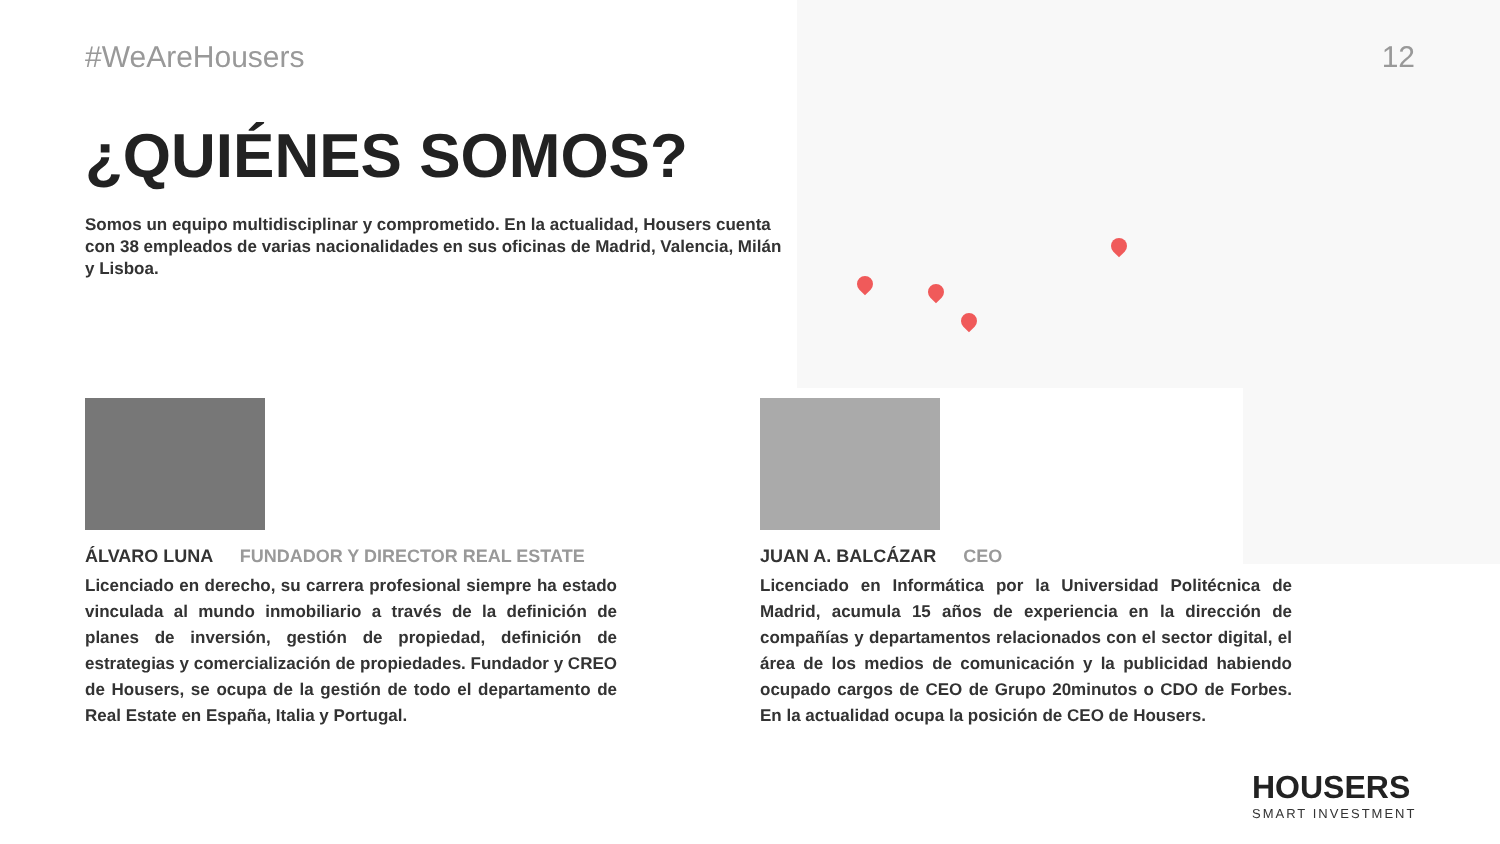#WeAreHousers 12
¿QUIÉNES SOMOS?
Somos un equipo multidisciplinar y comprometido. En la actualidad, Housers cuenta con 38 empleados de varias nacionalidades en sus oficinas de Madrid, Valencia, Milán y Lisboa.
ÁLVARO LUNA FUNDADOR Y DIRECTOR REAL ESTATE
Licenciado en derecho, su carrera profesional siempre ha estado vinculada al mundo inmobiliario a través de la definición de planes de inversión, gestión de propiedad, definición de estrategias y comercialización de propiedades. Fundador y CREO de Housers, se ocupa de la gestión de todo el departamento de Real Estate en España, Italia y Portugal.
JUAN A. BALCÁZAR CEO
Licenciado en Informática por la Universidad Politécnica de Madrid, acumula 15 años de experiencia en la dirección de compañías y departamentos relacionados con el sector digital, el área de los medios de comunicación y la publicidad habiendo ocupado cargos de CEO de Grupo 20minutos o CDO de Forbes. En la actualidad ocupa la posición de CEO de Housers.
HOUSERS
SMART INVESTMENT